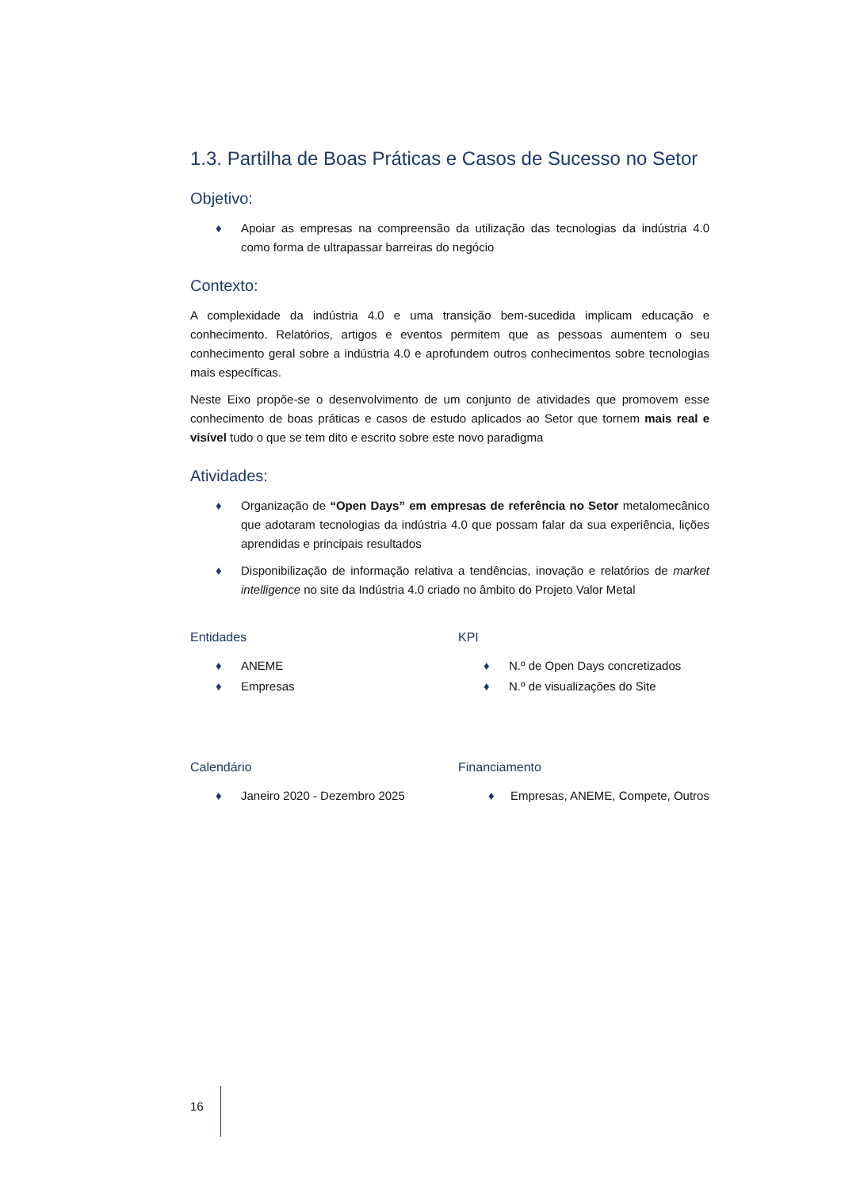1.3. Partilha de Boas Práticas e Casos de Sucesso no Setor
Objetivo:
♦ Apoiar as empresas na compreensão da utilização das tecnologias da indústria 4.0 como forma de ultrapassar barreiras do negócio
Contexto:
A complexidade da indústria 4.0 e uma transição bem-sucedida implicam educação e conhecimento. Relatórios, artigos e eventos permitem que as pessoas aumentem o seu conhecimento geral sobre a indústria 4.0 e aprofundem outros conhecimentos sobre tecnologias mais específicas.
Neste Eixo propõe-se o desenvolvimento de um conjunto de atividades que promovem esse conhecimento de boas práticas e casos de estudo aplicados ao Setor que tornem mais real e visível tudo o que se tem dito e escrito sobre este novo paradigma
Atividades:
♦ Organização de “Open Days” em empresas de referência no Setor metalomecânico que adotaram tecnologias da indústria 4.0 que possam falar da sua experiência, lições aprendidas e principais resultados
♦ Disponibilização de informação relativa a tendências, inovação e relatórios de market intelligence no site da Indústria 4.0 criado no âmbito do Projeto Valor Metal
Entidades
♦ ANEME
♦ Empresas
KPI
♦ N.º de Open Days concretizados
♦ N.º de visualizações do Site
Calendário
♦ Janeiro 2020 - Dezembro 2025
Financiamento
♦ Empresas, ANEME, Compete, Outros
16